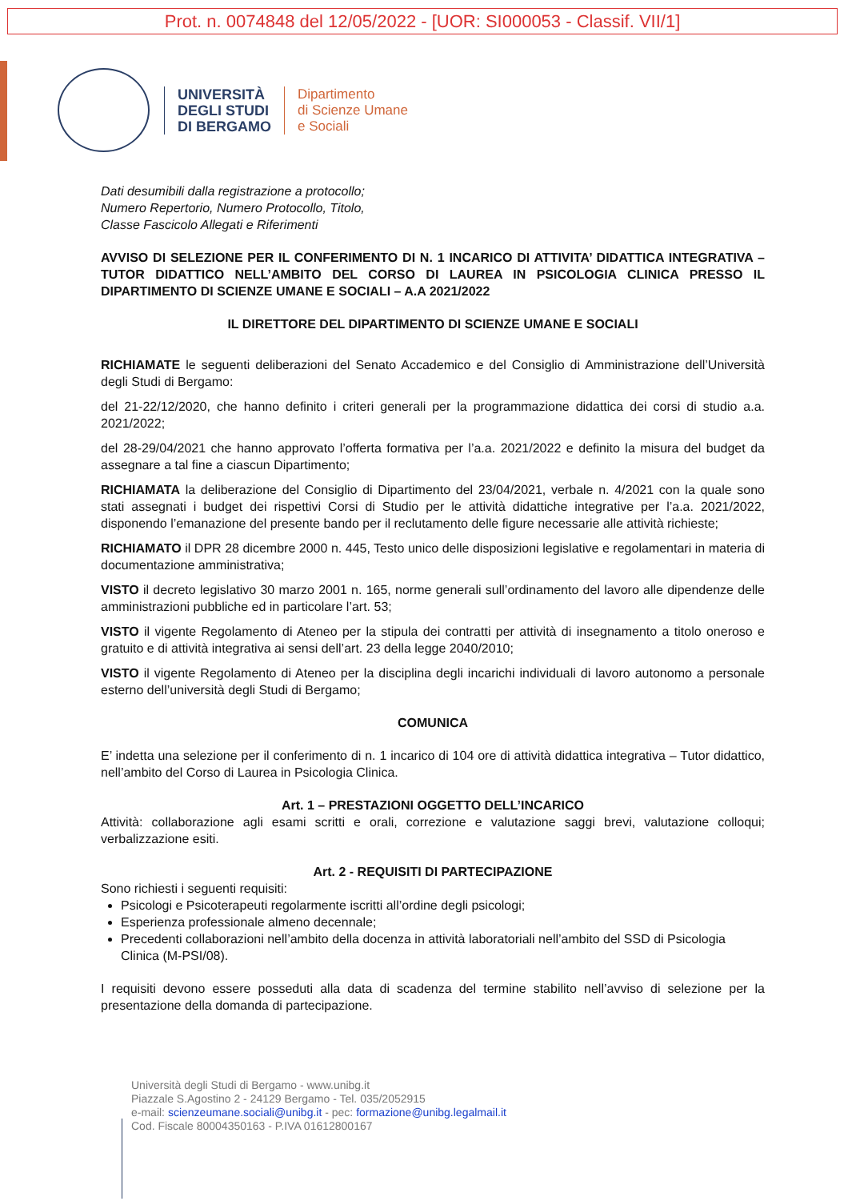Prot. n. 0074848 del 12/05/2022 - [UOR: SI000053 - Classif. VII/1]
UNIVERSITÀ
DEGLI STUDI
DI BERGAMO
Dipartimento
di Scienze Umane
e Sociali
Dati desumibili dalla registrazione a protocollo;
Numero Repertorio, Numero Protocollo, Titolo,
Classe Fascicolo Allegati e Riferimenti
AVVISO DI SELEZIONE PER IL CONFERIMENTO DI N. 1 INCARICO DI ATTIVITA’ DIDATTICA INTEGRATIVA – TUTOR DIDATTICO NELL’AMBITO DEL CORSO DI LAUREA IN PSICOLOGIA CLINICA PRESSO IL DIPARTIMENTO DI SCIENZE UMANE E SOCIALI – A.A 2021/2022
IL DIRETTORE DEL DIPARTIMENTO DI SCIENZE UMANE E SOCIALI
RICHIAMATE le seguenti deliberazioni del Senato Accademico e del Consiglio di Amministrazione dell’Università degli Studi di Bergamo:
del 21-22/12/2020, che hanno definito i criteri generali per la programmazione didattica dei corsi di studio a.a. 2021/2022;
del 28-29/04/2021 che hanno approvato l’offerta formativa per l’a.a. 2021/2022 e definito la misura del budget da assegnare a tal fine a ciascun Dipartimento;
RICHIAMATA la deliberazione del Consiglio di Dipartimento del 23/04/2021, verbale n. 4/2021 con la quale sono stati assegnati i budget dei rispettivi Corsi di Studio per le attività didattiche integrative per l’a.a. 2021/2022, disponendo l’emanazione del presente bando per il reclutamento delle figure necessarie alle attività richieste;
RICHIAMATO il DPR 28 dicembre 2000 n. 445, Testo unico delle disposizioni legislative e regolamentari in materia di documentazione amministrativa;
VISTO il decreto legislativo 30 marzo 2001 n. 165, norme generali sull’ordinamento del lavoro alle dipendenze delle amministrazioni pubbliche ed in particolare l’art. 53;
VISTO il vigente Regolamento di Ateneo per la stipula dei contratti per attività di insegnamento a titolo oneroso e gratuito e di attività integrativa ai sensi dell’art. 23 della legge 2040/2010;
VISTO il vigente Regolamento di Ateneo per la disciplina degli incarichi individuali di lavoro autonomo a personale esterno dell’università degli Studi di Bergamo;
COMUNICA
E’ indetta una selezione per il conferimento di n. 1 incarico di 104 ore di attività didattica integrativa – Tutor didattico, nell’ambito del Corso di Laurea in Psicologia Clinica.
Art. 1 – PRESTAZIONI OGGETTO DELL’INCARICO
Attività: collaborazione agli esami scritti e orali, correzione e valutazione saggi brevi, valutazione colloqui; verbalizzazione esiti.
Art. 2 - REQUISITI DI PARTECIPAZIONE
Sono richiesti i seguenti requisiti:
Psicologi e Psicoterapeuti regolarmente iscritti all’ordine degli psicologi;
Esperienza professionale almeno decennale;
Precedenti collaborazioni nell’ambito della docenza in attività laboratoriali nell’ambito del SSD di Psicologia Clinica (M-PSI/08).
I requisiti devono essere posseduti alla data di scadenza del termine stabilito nell’avviso di selezione per la presentazione della domanda di partecipazione.
Università degli Studi di Bergamo - www.unibg.it
Piazzale S.Agostino 2 - 24129 Bergamo - Tel. 035/2052915
e-mail: scienzeumane.sociali@unibg.it - pec: formazione@unibg.legalmail.it
Cod. Fiscale 80004350163 - P.IVA 01612800167